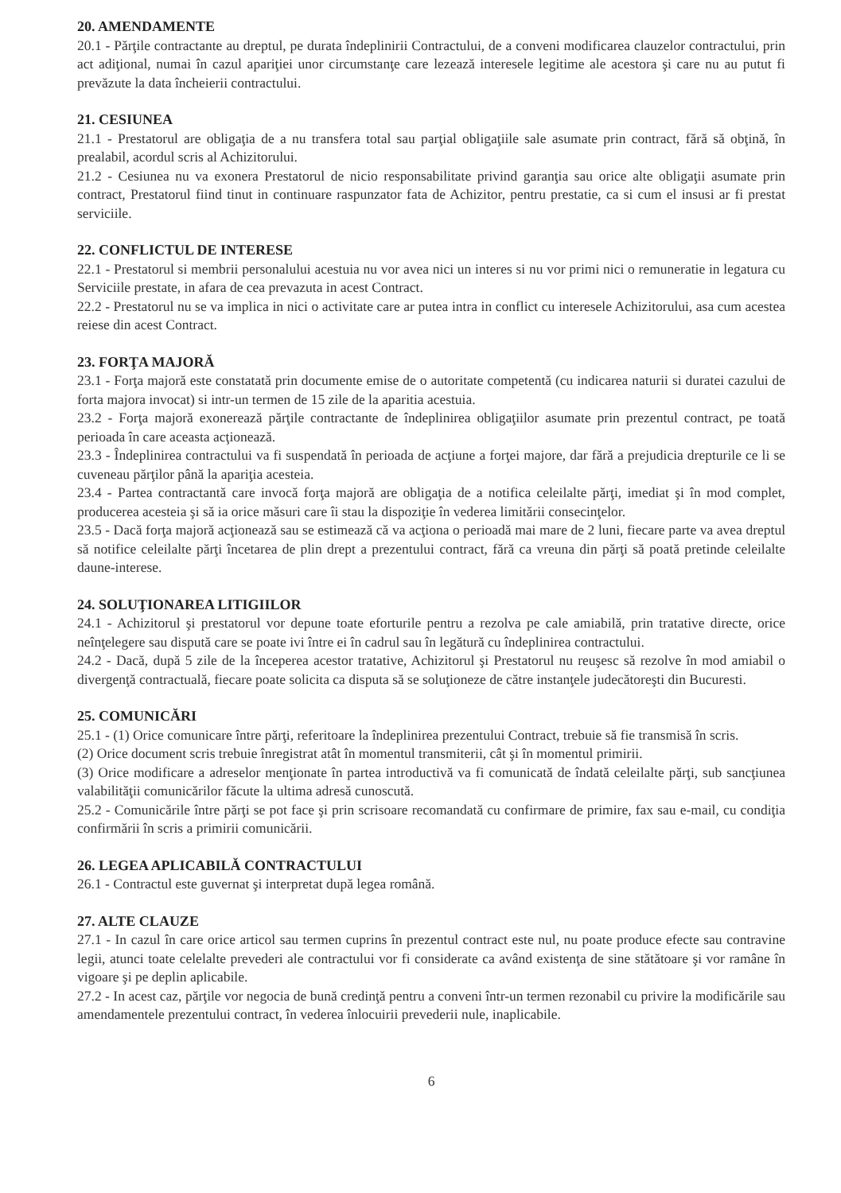20. AMENDAMENTE
20.1 - Părţile contractante au dreptul, pe durata îndeplinirii Contractului, de a conveni modificarea clauzelor contractului, prin act adiţional, numai în cazul apariţiei unor circumstanţe care lezează interesele legitime ale acestora şi care nu au putut fi prevăzute la data încheierii contractului.
21. CESIUNEA
21.1 - Prestatorul are obligaţia de a nu transfera total sau parţial obligaţiile sale asumate prin contract, fără să obţină, în prealabil, acordul scris al Achizitorului.
21.2 - Cesiunea nu va exonera Prestatorul de nicio responsabilitate privind garanţia sau orice alte obligaţii asumate prin contract, Prestatorul fiind tinut in continuare raspunzator fata de Achizitor, pentru prestatie, ca si cum el insusi ar fi prestat serviciile.
22. CONFLICTUL DE INTERESE
22.1 - Prestatorul si membrii personalului acestuia nu vor avea nici un interes si nu vor primi nici o remuneratie in legatura cu Serviciile prestate, in afara de cea prevazuta in acest Contract.
22.2 - Prestatorul nu se va implica in nici o activitate care ar putea intra in conflict cu interesele Achizitorului, asa cum acestea reiese din acest Contract.
23. FORŢA MAJORĂ
23.1 - Forţa majoră este constatată prin documente emise de o autoritate competentă (cu indicarea naturii si duratei cazului de forta majora invocat) si intr-un termen de 15 zile de la aparitia acestuia.
23.2 - Forţa majoră exonerează părţile contractante de îndeplinirea obligaţiilor asumate prin prezentul contract, pe toată perioada în care aceasta acţionează.
23.3 - Îndeplinirea contractului va fi suspendată în perioada de acţiune a forţei majore, dar fără a prejudicia drepturile ce li se cuveneau părţilor până la apariţia acesteia.
23.4 - Partea contractantă care invocă forţa majoră are obligaţia de a notifica celeilalte părţi, imediat şi în mod complet, producerea acesteia şi să ia orice măsuri care îi stau la dispoziţie în vederea limitării consecinţelor.
23.5 - Dacă forţa majoră acţionează sau se estimează că va acţiona o perioadă mai mare de 2 luni, fiecare parte va avea dreptul să notifice celeilalte părţi încetarea de plin drept a prezentului contract, fără ca vreuna din părţi să poată pretinde celeilalte daune-interese.
24. SOLUŢIONAREA LITIGIILOR
24.1 - Achizitorul şi prestatorul vor depune toate eforturile pentru a rezolva pe cale amiabilă, prin tratative directe, orice neînţelegere sau dispută care se poate ivi între ei în cadrul sau în legătură cu îndeplinirea contractului.
24.2 - Dacă, după 5 zile de la începerea acestor tratative, Achizitorul şi Prestatorul nu reuşesc să rezolve în mod amiabil o divergenţă contractuală, fiecare poate solicita ca disputa să se soluţioneze de către instanţele judecătoreşti din Bucuresti.
25. COMUNICĂRI
25.1 - (1) Orice comunicare între părţi, referitoare la îndeplinirea prezentului Contract, trebuie să fie transmisă în scris.
(2) Orice document scris trebuie înregistrat atât în momentul transmiterii, cât şi în momentul primirii.
(3) Orice modificare a adreselor menţionate în partea introductivă va fi comunicată de îndată celeilalte părţi, sub sancţiunea valabilităţii comunicărilor făcute la ultima adresă cunoscută.
25.2 - Comunicările între părţi se pot face şi prin scrisoare recomandată cu confirmare de primire, fax sau e-mail, cu condiţia confirmării în scris a primirii comunicării.
26. LEGEA APLICABILĂ CONTRACTULUI
26.1 - Contractul este guvernat şi interpretat după legea română.
27. ALTE CLAUZE
27.1 - In cazul în care orice articol sau termen cuprins în prezentul contract este nul, nu poate produce efecte sau contravine legii, atunci toate celelalte prevederi ale contractului vor fi considerate ca având existenţa de sine stătătoare şi vor ramâne în vigoare şi pe deplin aplicabile.
27.2 - In acest caz, părţile vor negocia de bună credinţă pentru a conveni într-un termen rezonabil cu privire la modificările sau amendamentele prezentului contract, în vederea înlocuirii prevederii nule, inaplicabile.
6